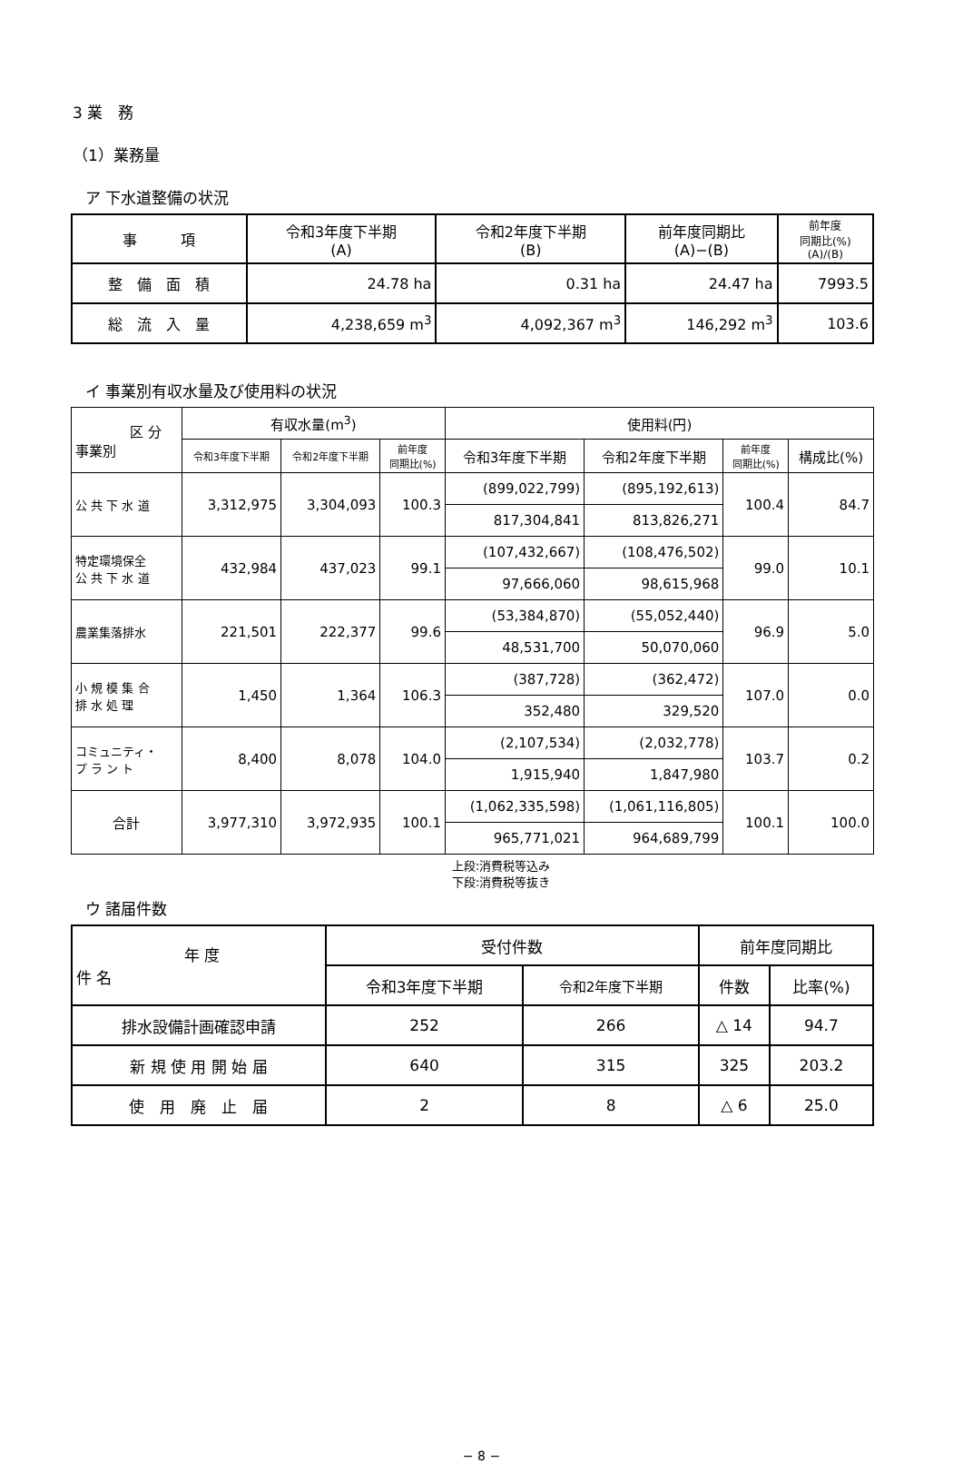3 業　務
（1）業務量
ア 下水道整備の状況
| 事 項 | 令和3年度下半期 (A) | 令和2年度下半期 (B) | 前年度同期比 (A)−(B) | 前年度 同期比(%) (A)/(B) |
| --- | --- | --- | --- | --- |
| 整 備 面 積 | 24.78 ha | 0.31 ha | 24.47 ha | 7993.5 |
| 総 流 入 量 | 4,238,659 m<sup>3</sup> | 4,092,367 m<sup>3</sup> | 146,292 m<sup>3</sup> | 103.6 |
イ 事業別有収水量及び使用料の状況
| 区 分 事業別 | 有収水量(m<sup>3</sup>) | | | 使用料(円) | | | |
| --- | --- | --- | --- | --- | --- | --- | --- |
| | 令和3年度下半期 | 令和2年度下半期 | 前年度 同期比(%) | 令和3年度下半期 | 令和2年度下半期 | 前年度 同期比(%) | 構成比(%) |
| 公 共 下 水 道 | 3,312,975 | 3,304,093 | 100.3 | (899,022,799) | (895,192,613) | 100.4 | 84.7 |
| | | | | 817,304,841 | 813,826,271 | | |
| 特定環境保全 公 共 下 水 道 | 432,984 | 437,023 | 99.1 | (107,432,667) | (108,476,502) | 99.0 | 10.1 |
| | | | | 97,666,060 | 98,615,968 | | |
| 農業集落排水 | 221,501 | 222,377 | 99.6 | (53,384,870) | (55,052,440) | 96.9 | 5.0 |
| | | | | 48,531,700 | 50,070,060 | | |
| 小 規 模 集 合 排 水 処 理 | 1,450 | 1,364 | 106.3 | (387,728) | (362,472) | 107.0 | 0.0 |
| | | | | 352,480 | 329,520 | | |
| コミュニティ・ プ ラ ン ト | 8,400 | 8,078 | 104.0 | (2,107,534) | (2,032,778) | 103.7 | 0.2 |
| | | | | 1,915,940 | 1,847,980 | | |
| 合計 | 3,977,310 | 3,972,935 | 100.1 | (1,062,335,598) | (1,061,116,805) | 100.1 | 100.0 |
| | | | | 965,771,021 | 964,689,799 | | |
上段:消費税等込み
下段:消費税等抜き
ウ 諸届件数
| 年 度 件 名 | 受付件数 | | 前年度同期比 | |
| --- | --- | --- | --- | --- |
| | 令和3年度下半期 | 令和2年度下半期 | 件数 | 比率(%) |
| 排水設備計画確認申請 | 252 | 266 | △ 14 | 94.7 |
| 新 規 使 用 開 始 届 | 640 | 315 | 325 | 203.2 |
| 使 用 廃 止 届 | 2 | 8 | △ 6 | 25.0 |
− 8 −